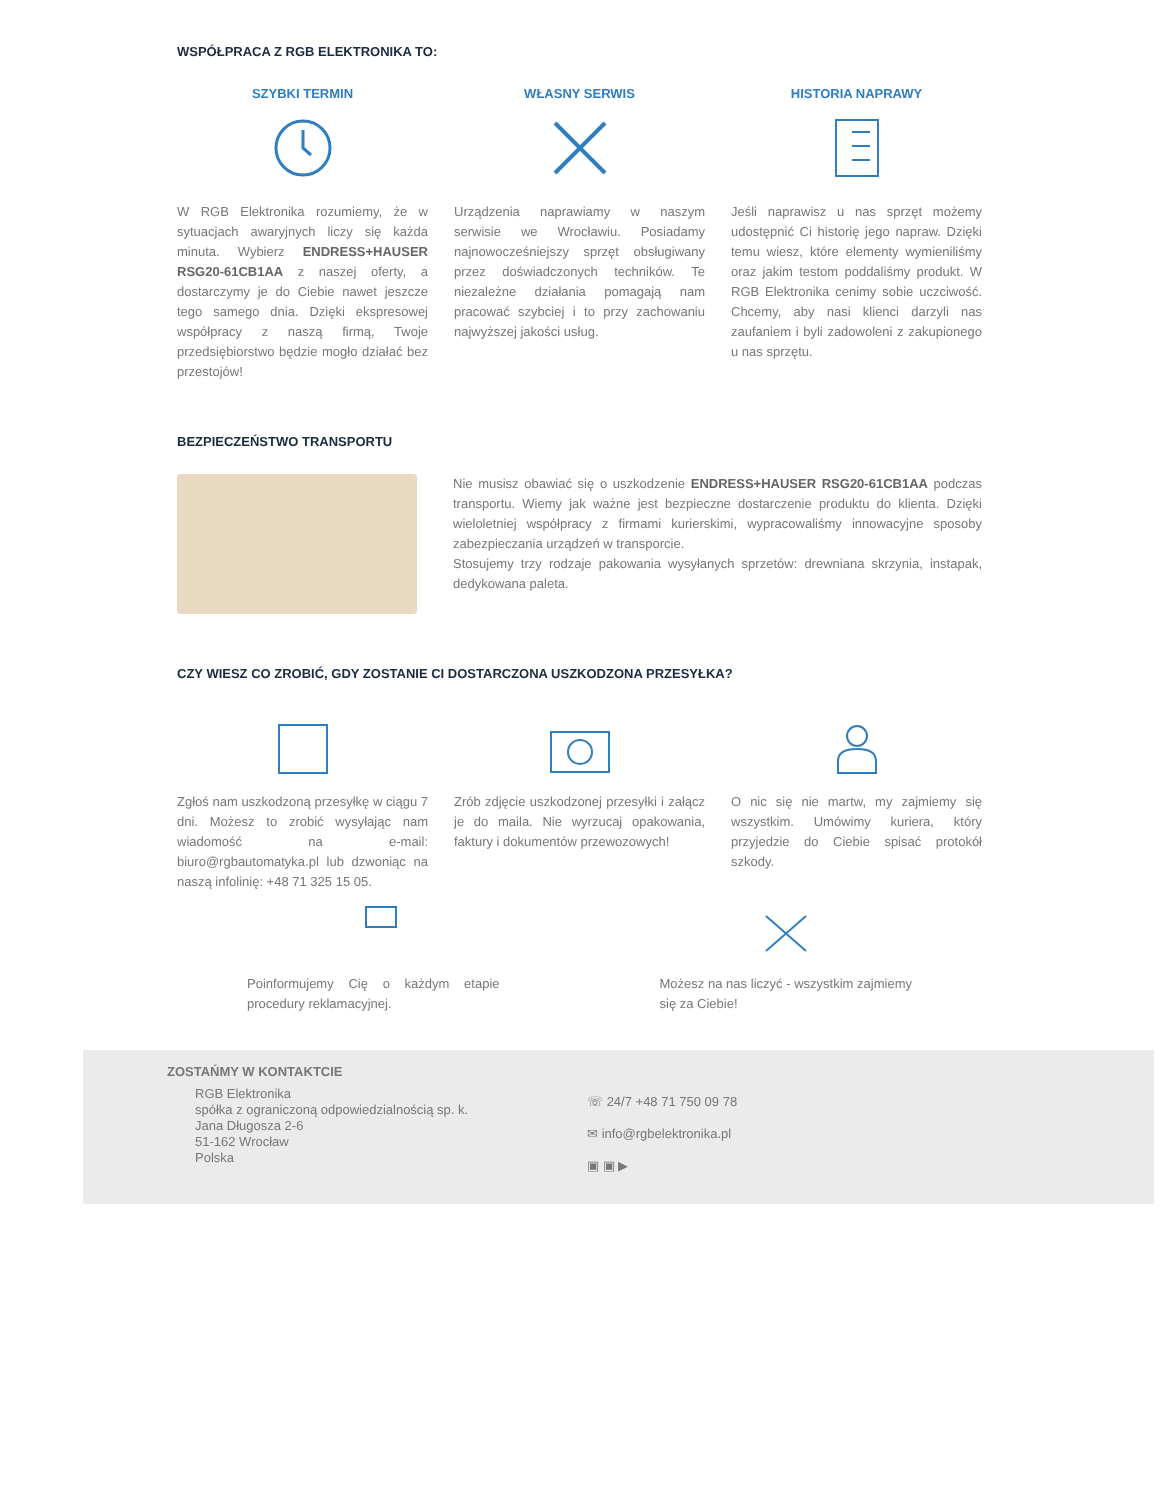WSPÓŁPRACA Z RGB ELEKTRONIKA TO:
SZYBKI TERMIN
W RGB Elektronika rozumiemy, że w sytuacjach awaryjnych liczy się każda minuta. Wybierz ENDRESS+HAUSER RSG20-61CB1AA z naszej oferty, a dostarczymy je do Ciebie nawet jeszcze tego samego dnia. Dzięki ekspresowej współpracy z naszą firmą, Twoje przedsiębiorstwo będzie mogło działać bez przestojów!
WŁASNY SERWIS
Urządzenia naprawiamy w naszym serwisie we Wrocławiu. Posiadamy najnowocześniejszy sprzęt obsługiwany przez doświadczonych techników. Te niezależne działania pomagają nam pracować szybciej i to przy zachowaniu najwyższej jakości usług.
HISTORIA NAPRAWY
Jeśli naprawisz u nas sprzęt możemy udostępnić Ci historię jego napraw. Dzięki temu wiesz, które elementy wymieniliśmy oraz jakim testom poddaliśmy produkt. W RGB Elektronika cenimy sobie uczciwość. Chcemy, aby nasi klienci darzyli nas zaufaniem i byli zadowoleni z zakupionego u nas sprzętu.
BEZPIECZEŃSTWO TRANSPORTU
Nie musisz obawiać się o uszkodzenie ENDRESS+HAUSER RSG20-61CB1AA podczas transportu. Wiemy jak ważne jest bezpieczne dostarczenie produktu do klienta. Dzięki wieloletniej współpracy z firmami kurierskimi, wypracowaliśmy innowacyjne sposoby zabezpieczania urządzeń w transporcie.
Stosujemy trzy rodzaje pakowania wysyłanych sprzetów: drewniana skrzynia, instapak, dedykowana paleta.
CZY WIESZ CO ZROBIĆ, GDY ZOSTANIE CI DOSTARCZONA USZKODZONA PRZESYŁKA?
Zgłoś nam uszkodzoną przesyłkę w ciągu 7 dni. Możesz to zrobić wysyłając nam wiadomość na e-mail: biuro@rgbautomatyka.pl lub dzwoniąc na naszą infolinię: +48 71 325 15 05.
Zrób zdjęcie uszkodzonej przesyłki i załącz je do maila. Nie wyrzucaj opakowania, faktury i dokumentów przewozowych!
O nic się nie martw, my zajmiemy się wszystkim. Umówimy kuriera, który przyjedzie do Ciebie spisać protokół szkody.
Poinformujemy Cię o każdym etapie procedury reklamacyjnej.
Możesz na nas liczyć - wszystkim zajmiemy się za Ciebie!
ZOSTAŃMY W KONTAKTCIE
RGB Elektronika
spółka z ograniczoną odpowiedzialnością sp. k.
Jana Długosza 2-6
51-162 Wrocław
Polska
☏ 24/7 +48 71 750 09 78
✉ info@rgbelektronika.pl
▣ ▣ ▶